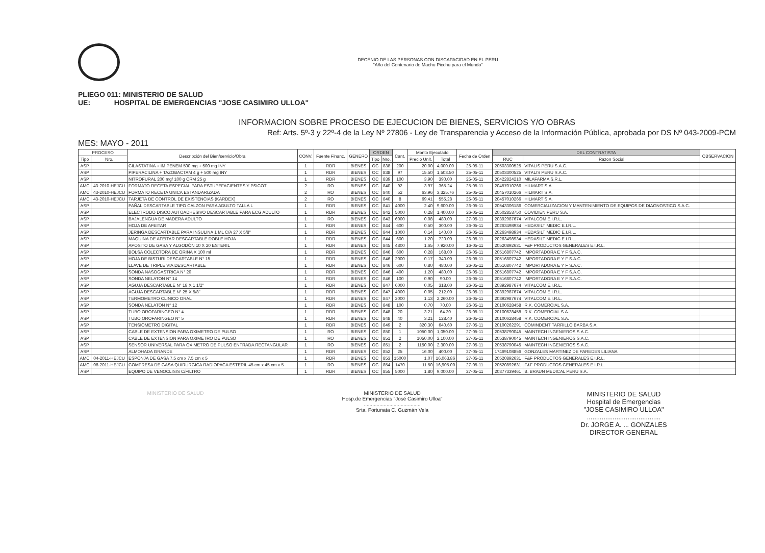DECENIO DE LAS PERSONAS CON DISCAPACIDAD EN EL PERU
"Año del Centenario de Machu Picchu para el Mundo"
PLIEGO 011: MINISTERIO DE SALUD
UE: HOSPITAL DE EMERGENCIAS "JOSE CASIMIRO ULLOA"
INFORMACION SOBRE PROCESO DE EJECUCION DE BIENES, SERVICIOS Y/O OBRAS
Ref: Arts. 5º-3 y 22º-4 de la Ley Nº 27806 - Ley de Transparencia y Acceso de la Información Pública, aprobada por DS Nº 043-2009-PCM
MES: MAYO - 2011
| PROCESO | | Descripción del Bien/servicio/Obra | CONV. | Fuente Financ. | GENERO | ORDEN | | Cant. | Monto Ejecutado | | Fecha de Orden | DEL CONTRATISTA | | OBSERVACION |
| --- | --- | --- | --- | --- | --- | --- | --- | --- | --- | --- | --- | --- | --- | --- |
| Tipo | Nro. | | | | | Tipo | Nro. | | Precio Unit. | Total | | RUC | Razon Social | |
| ASP | | CILASTATINA + IMIPENEM 500 mg + 500 mg INY | 1 | RDR | BIENES | OC | 838 | 200 | 20.00 | 4,000.00 | 25-05-11 | 20503300525 | VITALIS PERU S.A.C. | |
| ASP | | PIPERACILINA + TAZOBACTAM 4 g + 500 mg INY | 1 | RDR | BIENES | OC | 838 | 97 | 15.50 | 1,503.50 | 25-05-11 | 20503300525 | VITALIS PERU S.A.C. | |
| ASP | | NITROFURAL 200 mg/ 100 g CRM 25 g | 1 | RDR | BIENES | OC | 839 | 100 | 3.90 | 390.00 | 25-05-11 | 20422824210 | MILAFARMA S.R.L. | |
| AMC | 43-2010-HEJCU | FORMATO RECETA ESPECIAL PARA ESTUPEFACIENTES Y PSICOT | 2 | RO | BIENES | OC | 840 | 92 | 3.97 | 365.24 | 25-05-11 | 20457010266 | HILMART S.A. | |
| AMC | 43-2010-HEJCU | FORMATO RECETA UNICA ESTANDARIZADA | 2 | RO | BIENES | OC | 840 | 52 | 63.96 | 3,325.76 | 25-05-11 | 20457010266 | HILMART S.A. | |
| AMC | 43-2010-HEJCU | TARJETA DE CONTROL DE EXISTENCIAS (KARDEX) | 2 | RO | BIENES | OC | 840 | 8 | 69.41 | 555.28 | 25-05-11 | 20457010266 | HILMART S.A. | |
| ASP | | PAÑAL DESCARTABLE TIPO CALZON PARA ADULTO TALLA L | 1 | RDR | BIENES | OC | 841 | 4000 | 2.40 | 9,600.00 | 26-05-11 | 20543306186 | COMERCIALIZACION Y MANTENIMIENTO DE EQUIPOS DE DIAGNOSTICO S.A.C. | |
| ASP | | ELECTRODO DISCO AUTOADHESIVO DESCARTABLE PARA ECG ADULTO | 1 | RDR | BIENES | OC | 842 | 5000 | 0.28 | 1,400.00 | 26-05-11 | 20502853750 | COVIDIEN PERU S.A. | |
| ASP | | BAJALENGUA DE MADERA ADULTO | 1 | RO | BIENES | OC | 843 | 6000 | 0.08 | 480.00 | 27-05-11 | 20392987674 | VITALCOM E.I.R.L. | |
| ASP | | HOJA DE AFEITAR | 1 | RDR | BIENES | OC | 844 | 600 | 0.50 | 300.00 | 26-05-11 | 20263498934 | HEDASILT MEDIC E.I.R.L. | |
| ASP | | JERINGA DESCARTABLE PARA INSULINA 1 ML C/A 27 X 5/8" | 1 | RDR | BIENES | OC | 844 | 1000 | 0.14 | 140.00 | 26-05-11 | 20263498934 | HEDASILT MEDIC E.I.R.L. | |
| ASP | | MAQUINA DE AFEITAR DESCARTABLE DOBLE HOJA | 1 | RDR | BIENES | OC | 844 | 600 | 1.20 | 720.00 | 26-05-11 | 20263498934 | HEDASILT MEDIC E.I.R.L. | |
| ASP | | APOSITO DE GASA Y ALGODÓN 10 X 20 ESTERIL | 1 | RDR | BIENES | OC | 845 | 4800 | 1.65 | 7,920.00 | 16-05-11 | 20520892631 | F&F PRODUCTOS GENERALES E.I.R.L. | |
| ASP | | BOLSA COLECTORA DE ORINA X 100 ml | 1 | RDR | BIENES | OC | 846 | 600 | 0.28 | 168.00 | 26-05-11 | 20516807742 | IMPORTADORA E Y F S.A.C. | |
| ASP | | HOJA DE BISTURI DESCARTABLE N° 15 | 1 | RDR | BIENES | OC | 846 | 2000 | 0.17 | 340.00 | 26-05-11 | 20516807742 | IMPORTADORA E Y F S.A.C. | |
| ASP | | LLAVE DE TRIPLE VIA DESCARTABLE | 1 | RDR | BIENES | OC | 846 | 600 | 0.80 | 480.00 | 26-05-11 | 20516807742 | IMPORTADORA E Y F S.A.C. | |
| ASP | | SONDA NASOGASTRICA N° 20 | 1 | RDR | BIENES | OC | 846 | 400 | 1.20 | 480.00 | 26-05-11 | 20516807742 | IMPORTADORA E Y F S.A.C. | |
| ASP | | SONDA NELATON N° 14 | 1 | RDR | BIENES | OC | 846 | 100 | 0.90 | 90.00 | 26-05-11 | 20516807742 | IMPORTADORA E Y F S.A.C. | |
| ASP | | AGUJA DESCARTABLE N° 18 X 1 1/2" | 1 | RDR | BIENES | OC | 847 | 6000 | 0.05 | 318.00 | 26-05-11 | 20392987674 | VITALCOM E.I.R.L. | |
| ASP | | AGUJA DESCARTABLE N° 25 X 5/8" | 1 | RDR | BIENES | OC | 847 | 4000 | 0.05 | 212.00 | 26-05-11 | 20392987674 | VITALCOM E.I.R.L. | |
| ASP | | TERMOMETRO CLINICO ORAL | 1 | RDR | BIENES | OC | 847 | 2000 | 1.13 | 2,260.00 | 26-05-11 | 20392987674 | VITALCOM E.I.R.L. | |
| ASP | | SONDA NELATON N° 12 | 1 | RDR | BIENES | OC | 848 | 100 | 0.70 | 70.00 | 26-05-11 | 20100628458 | R.K. COMERCIAL S.A. | |
| ASP | | TUBO OROFARINGEO N° 4 | 1 | RDR | BIENES | OC | 848 | 20 | 3.21 | 64.20 | 26-05-11 | 20100628458 | R.K. COMERCIAL S.A. | |
| ASP | | TUBO OROFARINGEO N° 5 | 1 | RDR | BIENES | OC | 848 | 40 | 3.21 | 128.40 | 26-05-11 | 20100628458 | R.K. COMERCIAL S.A. | |
| ASP | | TENSIOMETRO DIGITAL | 1 | RDR | BIENES | OC | 849 | 2 | 320.30 | 640.60 | 27-05-11 | 20100262291 | COMINDENT TARRILLO BARBA S.A. | |
| ASP | | CABLE DE EXTENSION PARA OXIMETRO DE PULSO | 1 | RO | BIENES | OC | 850 | 1 | 1050.00 | 1,050.00 | 27-05-11 | 20538790045 | MAINTECH INGENIEROS S.A.C. | |
| ASP | | CABLE DE EXTENSION PARA OXIMETRO DE PULSO | 1 | RO | BIENES | OC | 851 | 2 | 1050.00 | 2,100.00 | 27-05-11 | 20538790045 | MAINTECH INGENIEROS S.A.C. | |
| ASP | | SENSOR UNIVERSAL PARA OXIMETRO DE PULSO ENTRADA RECTANGULAR | 1 | RO | BIENES | OC | 851 | 2 | 1150.00 | 2,300.00 | 27-05-11 | 20538790045 | MAINTECH INGENIEROS S.A.C. | |
| ASP | | ALMOHADA GRANDE | 1 | RDR | BIENES | OC | 852 | 25 | 16.00 | 400.00 | 27-05-11 | 17469108856 | GONZALES MARTINEZ DE PAREDES LILIANA | |
| AMC | 04-2011-HEJCU | ESPONJA DE GASA 7.5 cm x 7.5 cm x 5 | 1 | RDR | BIENES | OC | 853 | 15000 | 1.07 | 16,063.86 | 27-05-11 | 20520892631 | F&F PRODUCTOS GENERALES E.I.R.L. | |
| AMC | 08-2011-HEJCU | COMPRESA DE GASA QUIRURGICA RADIOPACA ESTERIL 45 cm x 45 cm x 5 | 1 | RO | BIENES | OC | 854 | 1470 | 11.50 | 16,905.00 | 27-05-11 | 20520892631 | F&F PRODUCTOS GENERALES E.I.R.L. | |
| ASP | | EQUIPO DE VENOCLISIS C/FILTRO | 1 | RDR | BIENES | OC | 855 | 5000 | 1.80 | 9,000.00 | 27-05-11 | 20377339461 | B. BRAUN MEDICAL PERU S.A. | |
MINISTERIO DE SALUD MINISTERIO DE SALUD
Hosp.de Emergencias "José Casimiro Ulloa"
........................................
Srta. Fortunata C. Guzmán Vela
MINISTERIO DE SALUD
Hospital de Emergencias
"JOSE CASIMIRO ULLOA"
........................................
Dr. JORGE A. ... GONZALES
DIRECTOR GENERAL